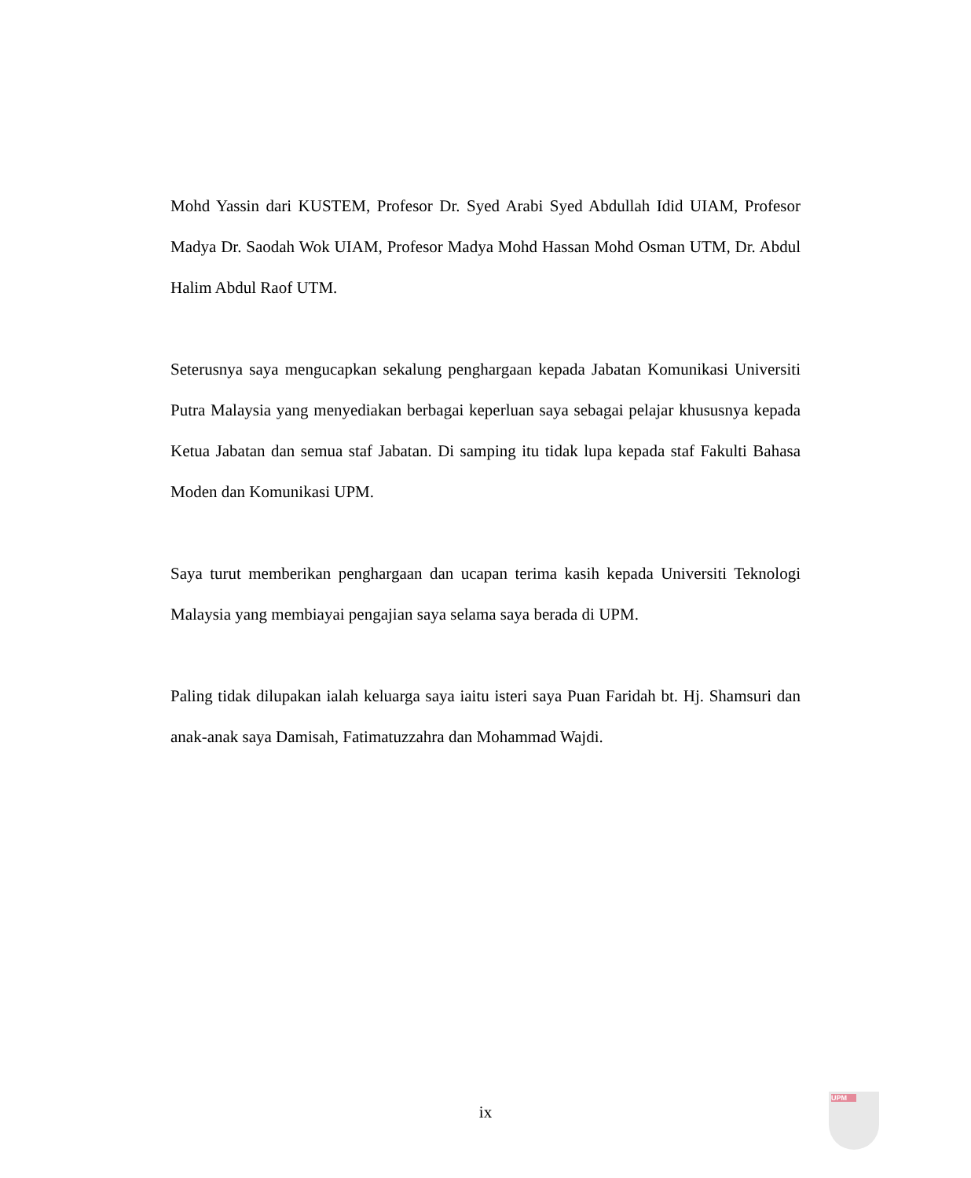Mohd Yassin dari KUSTEM, Profesor Dr. Syed Arabi Syed Abdullah Idid UIAM, Profesor Madya Dr. Saodah Wok UIAM, Profesor Madya Mohd Hassan Mohd Osman UTM, Dr. Abdul Halim Abdul Raof UTM.
Seterusnya saya mengucapkan sekalung penghargaan kepada Jabatan Komunikasi Universiti Putra Malaysia yang menyediakan berbagai keperluan saya sebagai pelajar khususnya kepada Ketua Jabatan dan semua staf Jabatan. Di samping itu tidak lupa kepada staf Fakulti Bahasa Moden dan Komunikasi UPM.
Saya turut memberikan penghargaan dan ucapan terima kasih kepada Universiti Teknologi Malaysia yang membiayai pengajian saya selama saya berada di UPM.
Paling tidak dilupakan ialah keluarga saya iaitu isteri saya Puan Faridah bt. Hj. Shamsuri dan anak-anak saya Damisah, Fatimatuzzahra dan Mohammad Wajdi.
ix
UPM